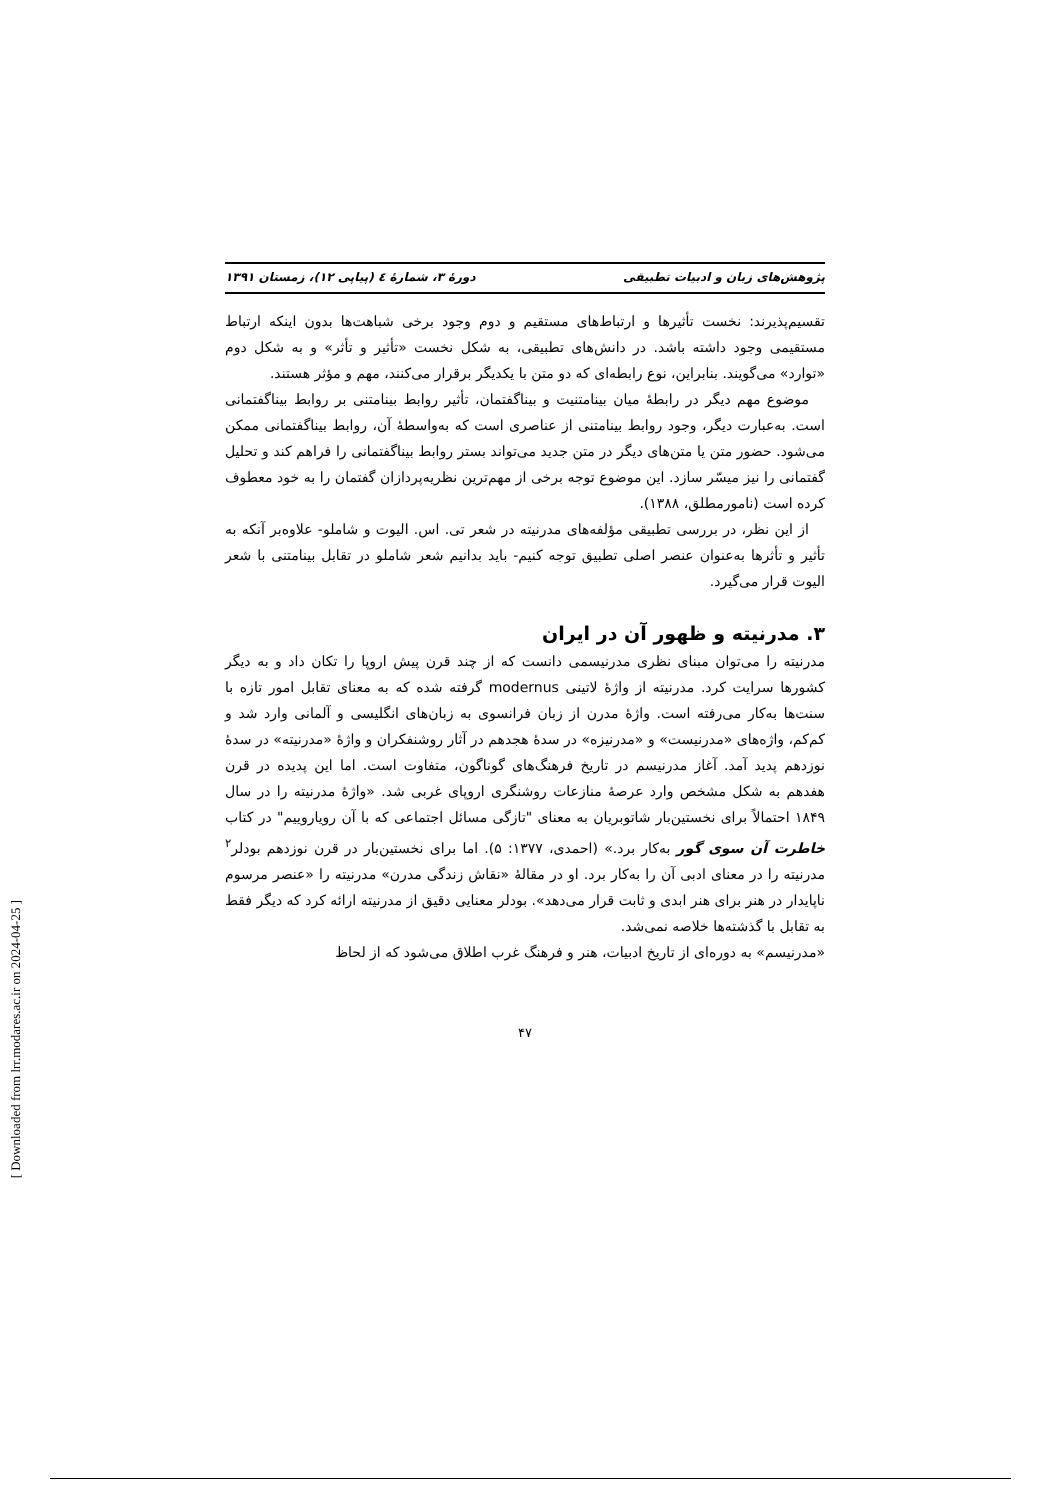[ Downloaded from lrr.modares.ac.ir on 2024-04-25 ]
پژوهش‌های زبان و ادبیات تطبیقی دورهٔ ۳، شمارهٔ ٤ (پیاپی ۱۲)، زمستان ۱۳۹۱
تقسیم‌پذیرند: نخست تأثیرها و ارتباط‌های مستقیم و دوم وجود برخی شباهت‌ها بدون اینکه ارتباط مستقیمی وجود داشته باشد. در دانش‌های تطبیقی، به شکل نخست «تأثیر و تأثر» و به شکل دوم «توارد» می‌گویند. بنابراین، نوع رابطه‌ای که دو متن با یکدیگر برقرار می‌کنند، مهم و مؤثر هستند.
موضوع مهم دیگر در رابطهٔ میان بینامتنیت و بیناگفتمان، تأثیر روابط بینامتنی بر روابط بیناگفتمانی است. به‌عبارت دیگر، وجود روابط بینامتنی از عناصری است که به‌واسطهٔ آن، روابط بیناگفتمانی ممکن می‌شود. حضور متن یا متن‌های دیگر در متن جدید می‌تواند بستر روابط بیناگفتمانی را فراهم کند و تحلیل گفتمانی را نیز میسّر سازد. این موضوع توجه برخی از مهم‌ترین نظریه‌پردازان گفتمان را به خود معطوف کرده است (نامورمطلق، ۱۳۸۸).
از این نظر، در بررسی تطبیقی مؤلفه‌های مدرنیته در شعر تی. اس. الیوت و شاملو- علاوه‌بر آنکه به تأثیر و تأثرها به‌عنوان عنصر اصلی تطبیق توجه کنیم- باید بدانیم شعر شاملو در تقابل بینامتنی با شعر الیوت قرار می‌گیرد.
۳. مدرنیته و ظهور آن در ایران
مدرنیته را می‌توان مبنای نظری مدرنیسمی دانست که از چند قرن پیش اروپا را تکان داد و به دیگر کشورها سرایت کرد. مدرنیته از واژهٔ لاتینی modernus گرفته شده که به معنای تقابل امور تازه با سنت‌ها به‌کار می‌رفته است. واژهٔ مدرن از زبان فرانسوی به زبان‌های انگلیسی و آلمانی وارد شد و کم‌کم، واژه‌های «مدرنیست» و «مدرنیزه» در سدهٔ هجدهم در آثار روشنفکران و واژهٔ «مدرنیته» در سدهٔ نوزدهم پدید آمد. آغاز مدرنیسم در تاریخ فرهنگ‌های گوناگون، متفاوت است. اما این پدیده در قرن هفدهم به شکل مشخص وارد عرصهٔ منازعات روشنگری اروپای غربی شد. «واژهٔ مدرنیته را در سال ۱۸۴۹ احتمالاً برای نخستین‌بار شاتوبریان به معنای "تازگی مسائل اجتماعی که با آن رویاروییم" در کتاب خاطرت آن سوی گور به‌کار برد.» (احمدی، ۱۳۷۷: ۵). اما برای نخستین‌بار در قرن نوزدهم بودلر<sup>۲</sup> مدرنیته را در معنای ادبی آن را به‌کار برد. او در مقالهٔ «نقاش زندگی مدرن» مدرنیته را «عنصر مرسوم ناپایدار در هنر برای هنر ابدی و ثابت قرار می‌دهد». بودلر معنایی دقیق از مدرنیته ارائه کرد که دیگر فقط به تقابل با گذشته‌ها خلاصه نمی‌شد.
«مدرنیسم» به دوره‌ای از تاریخ ادبیات، هنر و فرهنگ غرب اطلاق می‌شود که از لحاظ
۴۷